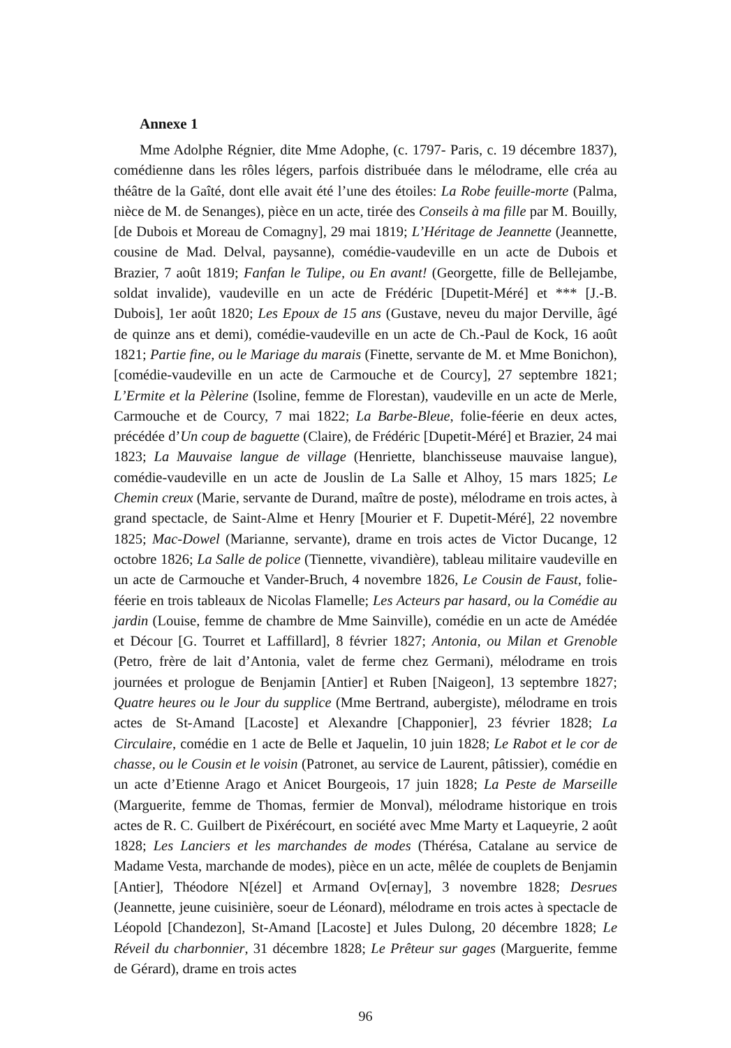Annexe 1
Mme Adolphe Régnier, dite Mme Adophe, (c. 1797- Paris, c. 19 décembre 1837), comédienne dans les rôles légers, parfois distribuée dans le mélodrame, elle créa au théâtre de la Gaîté, dont elle avait été l’une des étoiles: La Robe feuille-morte (Palma, nièce de M. de Senanges), pièce en un acte, tirée des Conseils à ma fille par M. Bouilly, [de Dubois et Moreau de Comagny], 29 mai 1819; L’Héritage de Jeannette (Jeannette, cousine de Mad. Delval, paysanne), comédie-vaudeville en un acte de Dubois et Brazier, 7 août 1819; Fanfan le Tulipe, ou En avant! (Georgette, fille de Bellejambe, soldat invalide), vaudeville en un acte de Frédéric [Dupetit-Méré] et *** [J.-B. Dubois], 1er août 1820; Les Epoux de 15 ans (Gustave, neveu du major Derville, âgé de quinze ans et demi), comédie-vaudeville en un acte de Ch.-Paul de Kock, 16 août 1821; Partie fine, ou le Mariage du marais (Finette, servante de M. et Mme Bonichon), [comédie-vaudeville en un acte de Carmouche et de Courcy], 27 septembre 1821; L’Ermite et la Pèlerine (Isoline, femme de Florestan), vaudeville en un acte de Merle, Carmouche et de Courcy, 7 mai 1822; La Barbe-Bleue, folie-féerie en deux actes, précédée d’Un coup de baguette (Claire), de Frédéric [Dupetit-Méré] et Brazier, 24 mai 1823; La Mauvaise langue de village (Henriette, blanchisseuse mauvaise langue), comédie-vaudeville en un acte de Jouslin de La Salle et Alhoy, 15 mars 1825; Le Chemin creux (Marie, servante de Durand, maître de poste), mélodrame en trois actes, à grand spectacle, de Saint-Alme et Henry [Mourier et F. Dupetit-Méré], 22 novembre 1825; Mac-Dowel (Marianne, servante), drame en trois actes de Victor Ducange, 12 octobre 1826; La Salle de police (Tiennette, vivandière), tableau militaire vaudeville en un acte de Carmouche et Vander-Bruch, 4 novembre 1826, Le Cousin de Faust, folie-féerie en trois tableaux de Nicolas Flamelle; Les Acteurs par hasard, ou la Comédie au jardin (Louise, femme de chambre de Mme Sainville), comédie en un acte de Amédée et Décour [G. Tourret et Laffillard], 8 février 1827; Antonia, ou Milan et Grenoble (Petro, frère de lait d’Antonia, valet de ferme chez Germani), mélodrame en trois journées et prologue de Benjamin [Antier] et Ruben [Naigeon], 13 septembre 1827; Quatre heures ou le Jour du supplice (Mme Bertrand, aubergiste), mélodrame en trois actes de St-Amand [Lacoste] et Alexandre [Chapponier], 23 février 1828; La Circulaire, comédie en 1 acte de Belle et Jaquelin, 10 juin 1828; Le Rabot et le cor de chasse, ou le Cousin et le voisin (Patronet, au service de Laurent, pâtissier), comédie en un acte d’Etienne Arago et Anicet Bourgeois, 17 juin 1828; La Peste de Marseille (Marguerite, femme de Thomas, fermier de Monval), mélodrame historique en trois actes de R. C. Guilbert de Pixérécourt, en société avec Mme Marty et Laqueyrie, 2 août 1828; Les Lanciers et les marchandes de modes (Thérésa, Catalane au service de Madame Vesta, marchande de modes), pièce en un acte, mêlée de couplets de Benjamin [Antier], Théodore N[ézel] et Armand Ov[ernay], 3 novembre 1828; Desrues (Jeannette, jeune cuisinière, soeur de Léonard), mélodrame en trois actes à spectacle de Léopold [Chandezon], St-Amand [Lacoste] et Jules Dulong, 20 décembre 1828; Le Réveil du charbonnier, 31 décembre 1828; Le Prêteur sur gages (Marguerite, femme de Gérard), drame en trois actes
96